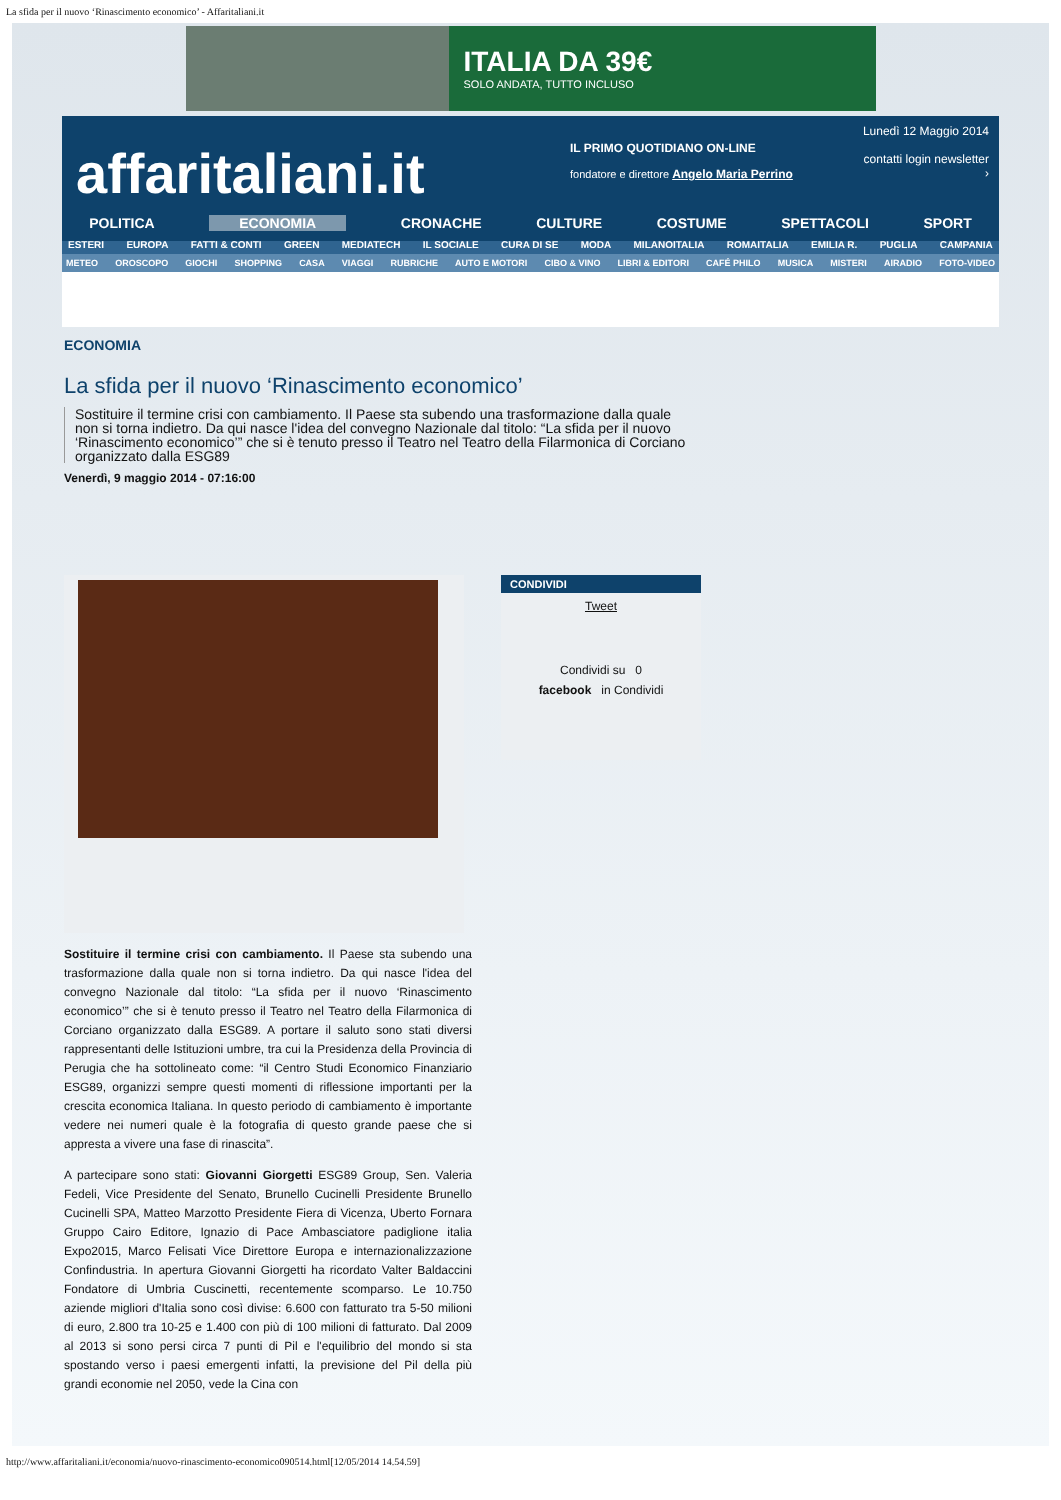La sfida per il nuovo ‘Rinascimento economico’ - Affaritaliani.it
ITALIA DA 39€
SOLO ANDATA, TUTTO INCLUSO
affaritaliani.it
IL PRIMO QUOTIDIANO ON-LINE
fondatore e direttore Angelo Maria Perrino
Lunedì 12 Maggio 2014
contatti login newsletter
›
POLITICA ECONOMIA CRONACHE CULTURE COSTUME SPETTACOLI SPORT
ESTERI EUROPA FATTI & CONTI GREEN MEDIATECH IL SOCIALE CURA DI SÉ MODA MILANOITALIA ROMAITALIA EMILIA R. PUGLIA CAMPANIA
METEO OROSCOPO GIOCHI SHOPPING CASA VIAGGI RUBRICHE AUTO E MOTORI CIBO & VINO LIBRI & EDITORI CAFÉ PHILO MUSICA MISTERI AIRADIO FOTO-VIDEO
ECONOMIA
La sfida per il nuovo ‘Rinascimento economico’
Sostituire il termine crisi con cambiamento. Il Paese sta subendo una trasformazione dalla quale non si torna indietro. Da qui nasce l'idea del convegno Nazionale dal titolo: “La sfida per il nuovo ‘Rinascimento economico’” che si è tenuto presso il Teatro nel Teatro della Filarmonica di Corciano organizzato dalla ESG89
Venerdì, 9 maggio 2014 - 07:16:00
CONDIVIDI
Tweet
Condividi su 0
facebook in Condividi
Sostituire il termine crisi con cambiamento. Il Paese sta subendo una trasformazione dalla quale non si torna indietro. Da qui nasce l'idea del convegno Nazionale dal titolo: “La sfida per il nuovo ‘Rinascimento economico’” che si è tenuto presso il Teatro nel Teatro della Filarmonica di Corciano organizzato dalla ESG89. A portare il saluto sono stati diversi rappresentanti delle Istituzioni umbre, tra cui la Presidenza della Provincia di Perugia che ha sottolineato come: “il Centro Studi Economico Finanziario ESG89, organizzi sempre questi momenti di riflessione importanti per la crescita economica Italiana. In questo periodo di cambiamento è importante vedere nei numeri quale è la fotografia di questo grande paese che si appresta a vivere una fase di rinascita”.
A partecipare sono stati: Giovanni Giorgetti ESG89 Group, Sen. Valeria Fedeli, Vice Presidente del Senato, Brunello Cucinelli Presidente Brunello Cucinelli SPA, Matteo Marzotto Presidente Fiera di Vicenza, Uberto Fornara Gruppo Cairo Editore, Ignazio di Pace Ambasciatore padiglione italia Expo2015, Marco Felisati Vice Direttore Europa e internazionalizzazione Confindustria. In apertura Giovanni Giorgetti ha ricordato Valter Baldaccini Fondatore di Umbria Cuscinetti, recentemente scomparso. Le 10.750 aziende migliori d'Italia sono così divise: 6.600 con fatturato tra 5-50 milioni di euro, 2.800 tra 10-25 e 1.400 con più di 100 milioni di fatturato. Dal 2009 al 2013 si sono persi circa 7 punti di Pil e l'equilibrio del mondo si sta spostando verso i paesi emergenti infatti, la previsione del Pil della più grandi economie nel 2050, vede la Cina con
http://www.affaritaliani.it/economia/nuovo-rinascimento-economico090514.html[12/05/2014 14.54.59]